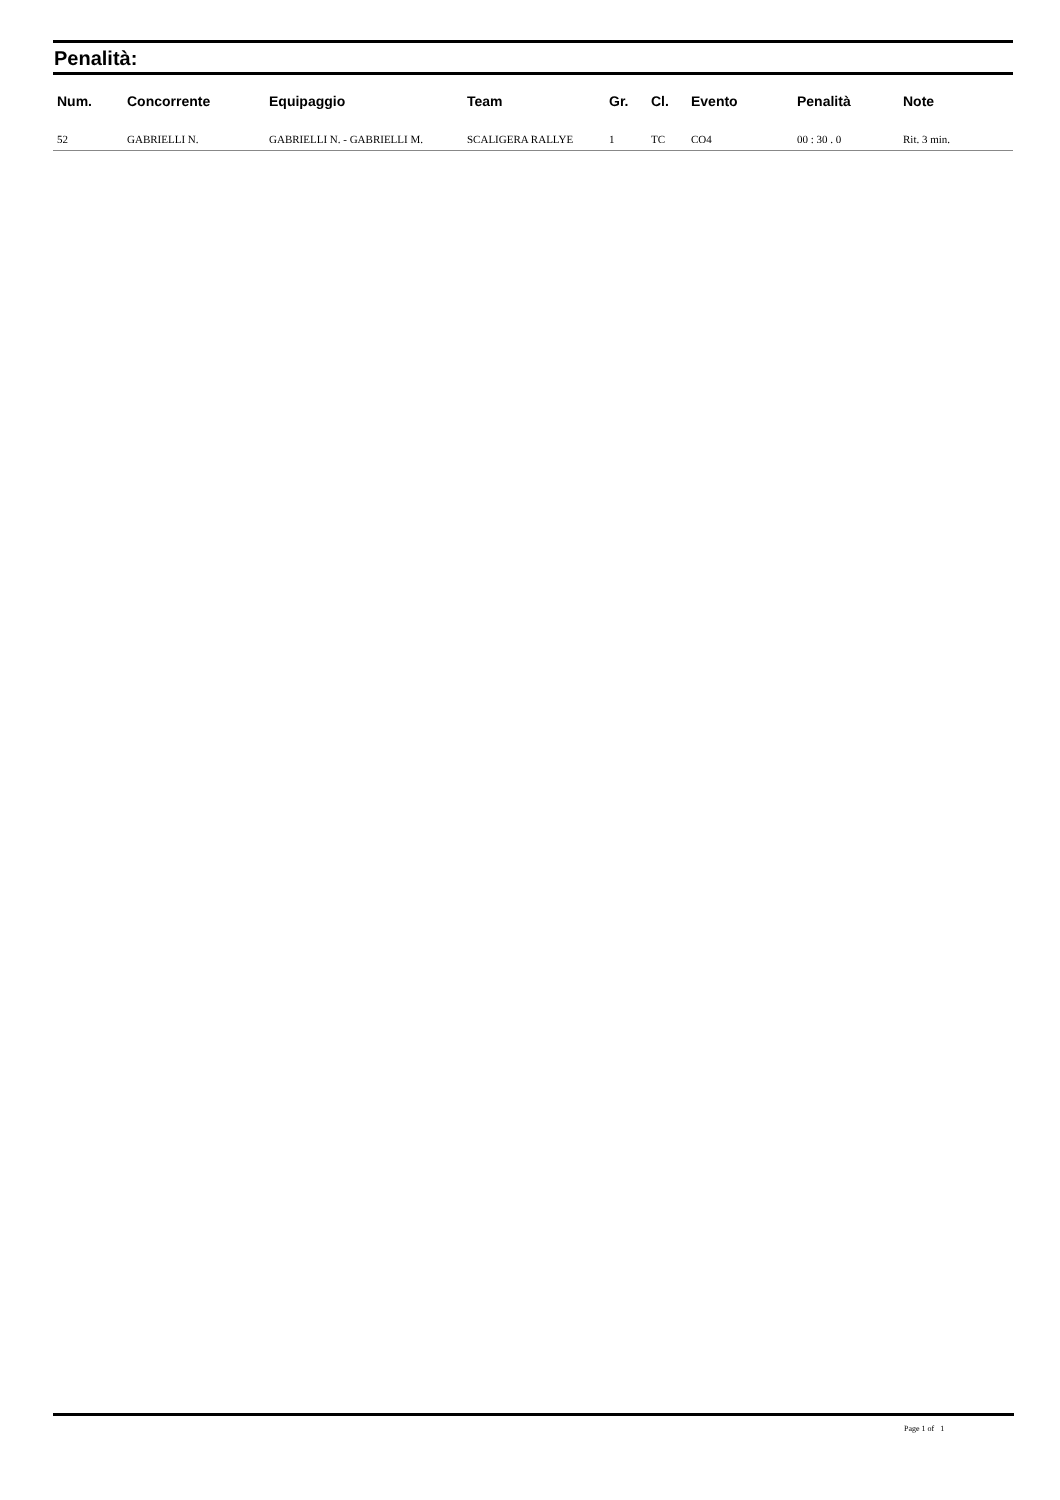Penalità:
| Num. | Concorrente | Equipaggio | Team | Gr. | Cl. | Evento | Penalità | Note |
| --- | --- | --- | --- | --- | --- | --- | --- | --- |
| 52 | GABRIELLI N. | GABRIELLI N. - GABRIELLI M. | SCALIGERA RALLYE | 1 | TC | CO4 | 00 : 30 . 0 | Rit. 3 min. |
Page 1 of 1